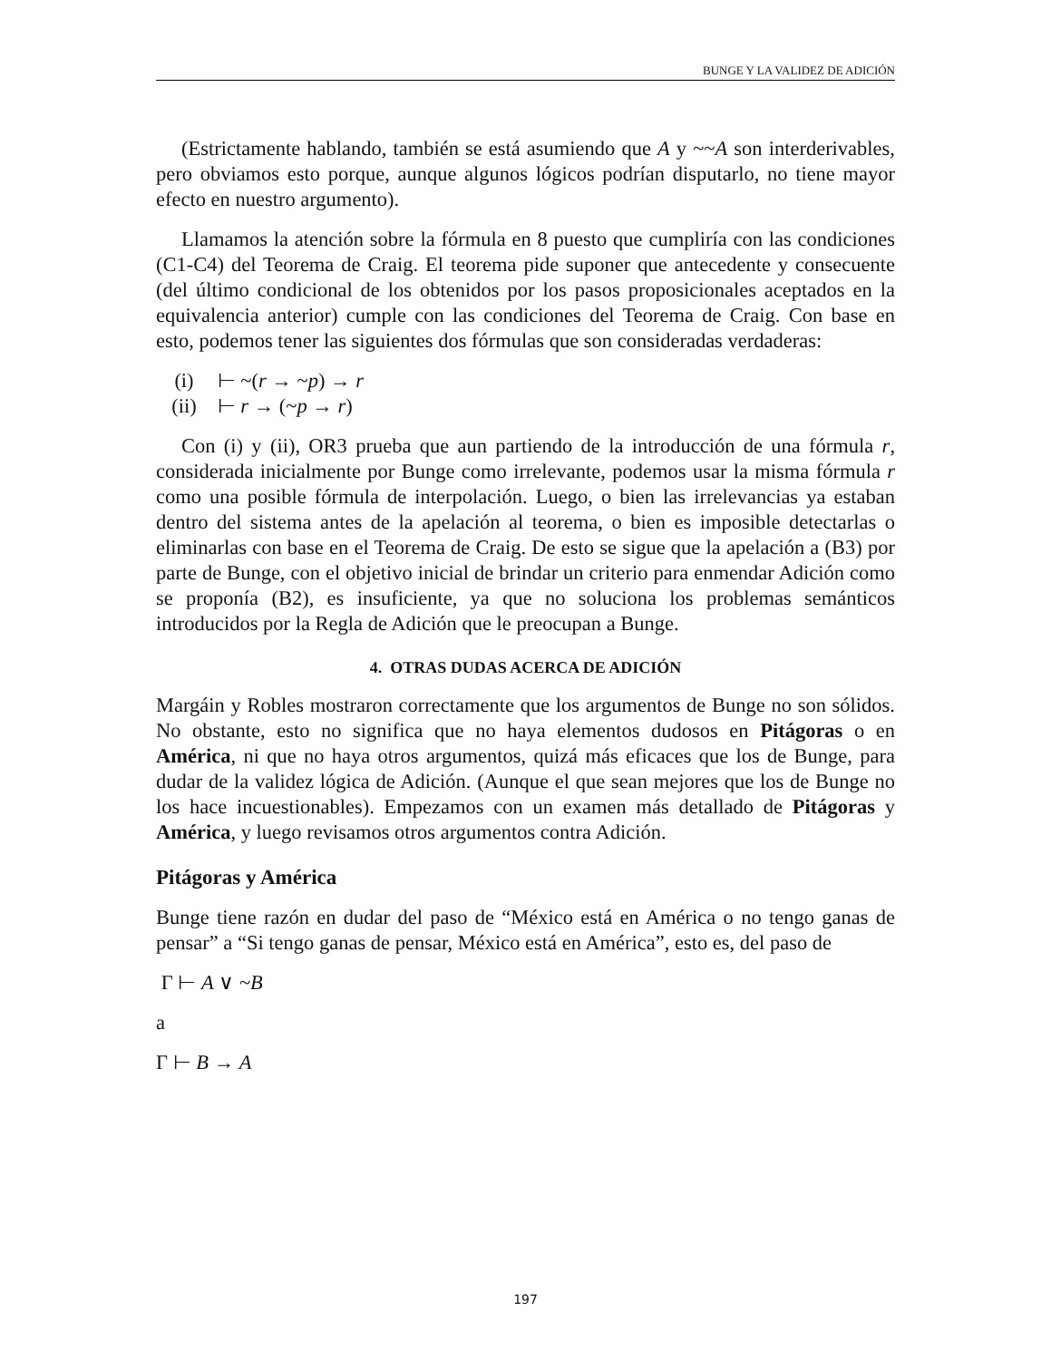BUNGE Y LA VALIDEZ DE ADICIÓN
(Estrictamente hablando, también se está asumiendo que A y ~~A son interderivables, pero obviamos esto porque, aunque algunos lógicos podrían disputarlo, no tiene mayor efecto en nuestro argumento).
Llamamos la atención sobre la fórmula en 8 puesto que cumpliría con las condiciones (C1-C4) del Teorema de Craig. El teorema pide suponer que antecedente y consecuente (del último condicional de los obtenidos por los pasos proposicionales aceptados en la equivalencia anterior) cumple con las condiciones del Teorema de Craig. Con base en esto, podemos tener las siguientes dos fórmulas que son consideradas verdaderas:
(i) ⊢ ~(r → ~p) → r
(ii) ⊢ r → (~p → r)
Con (i) y (ii), OR3 prueba que aun partiendo de la introducción de una fórmula r, considerada inicialmente por Bunge como irrelevante, podemos usar la misma fórmula r como una posible fórmula de interpolación. Luego, o bien las irrelevancias ya estaban dentro del sistema antes de la apelación al teorema, o bien es imposible detectarlas o eliminarlas con base en el Teorema de Craig. De esto se sigue que la apelación a (B3) por parte de Bunge, con el objetivo inicial de brindar un criterio para enmendar Adición como se proponía (B2), es insuficiente, ya que no soluciona los problemas semánticos introducidos por la Regla de Adición que le preocupan a Bunge.
4. OTRAS DUDAS ACERCA DE ADICIÓN
Margáin y Robles mostraron correctamente que los argumentos de Bunge no son sólidos. No obstante, esto no significa que no haya elementos dudosos en Pitágoras o en América, ni que no haya otros argumentos, quizá más eficaces que los de Bunge, para dudar de la validez lógica de Adición. (Aunque el que sean mejores que los de Bunge no los hace incuestionables). Empezamos con un examen más detallado de Pitágoras y América, y luego revisamos otros argumentos contra Adición.
Pitágoras y América
Bunge tiene razón en dudar del paso de “México está en América o no tengo ganas de pensar” a “Si tengo ganas de pensar, México está en América”, esto es, del paso de
Γ ⊢ A ∨ ~B
a
Γ ⊢ B → A
197